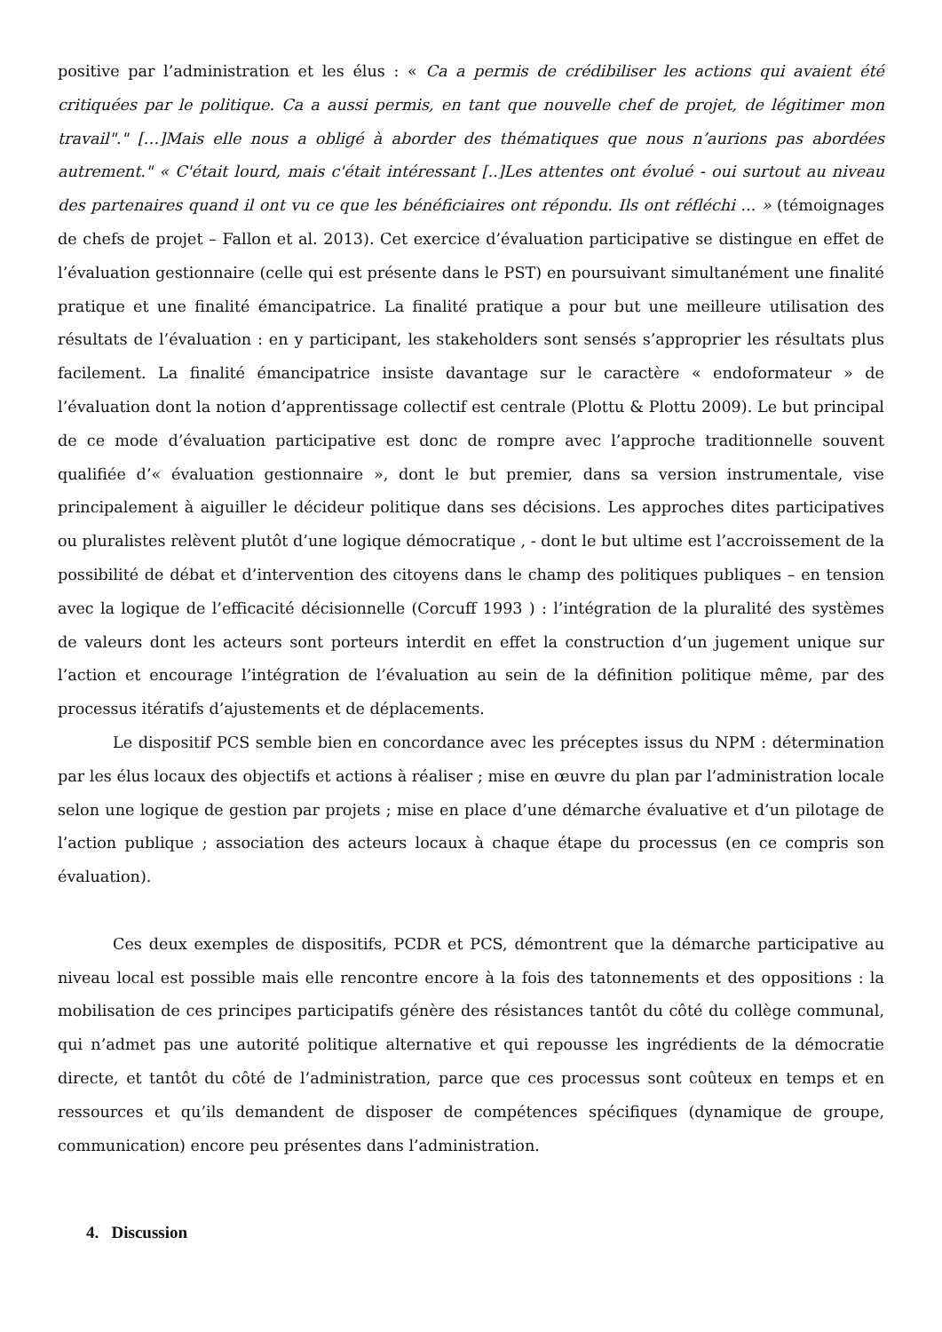positive par l’administration et les élus : « Ca a permis de crédibiliser les actions qui avaient été critiquées par le politique. Ca a aussi permis, en tant que nouvelle chef de projet, de légitimer mon travail"." […]Mais elle nous a obligé à aborder des thématiques que nous n’aurions pas abordées autrement." « C'était lourd, mais c'était intéressant [..]Les attentes ont évolué - oui surtout au niveau des partenaires quand il ont vu ce que les bénéficiaires ont répondu. Ils ont réfléchi ... » (témoignages de chefs de projet – Fallon et al. 2013). Cet exercice d’évaluation participative se distingue en effet de l’évaluation gestionnaire (celle qui est présente dans le PST) en poursuivant simultanément une finalité pratique et une finalité émancipatrice. La finalité pratique a pour but une meilleure utilisation des résultats de l’évaluation : en y participant, les stakeholders sont sensés s’approprier les résultats plus facilement. La finalité émancipatrice insiste davantage sur le caractère « endoformateur » de l’évaluation dont la notion d’apprentissage collectif est centrale (Plottu & Plottu 2009). Le but principal de ce mode d’évaluation participative est donc de rompre avec l’approche traditionnelle souvent qualifiée d’« évaluation gestionnaire », dont le but premier, dans sa version instrumentale, vise principalement à aiguiller le décideur politique dans ses décisions. Les approches dites participatives ou pluralistes relèvent plutôt d’une logique démocratique , - dont le but ultime est l’accroissement de la possibilité de débat et d’intervention des citoyens dans le champ des politiques publiques – en tension avec la logique de l’efficacité décisionnelle (Corcuff 1993 ) : l’intégration de la pluralité des systèmes de valeurs dont les acteurs sont porteurs interdit en effet la construction d’un jugement unique sur l’action et encourage l’intégration de l’évaluation au sein de la définition politique même, par des processus itératifs d’ajustements et de déplacements.
Le dispositif PCS semble bien en concordance avec les préceptes issus du NPM : détermination par les élus locaux des objectifs et actions à réaliser ; mise en œuvre du plan par l’administration locale selon une logique de gestion par projets ; mise en place d’une démarche évaluative et d’un pilotage de l’action publique ; association des acteurs locaux à chaque étape du processus (en ce compris son évaluation).
Ces deux exemples de dispositifs, PCDR et PCS, démontrent que la démarche participative au niveau local est possible mais elle rencontre encore à la fois des tatonnements et des oppositions : la mobilisation de ces principes participatifs génère des résistances tantôt du côté du collège communal, qui n’admet pas une autorité politique alternative et qui repousse les ingrédients de la démocratie directe, et tantôt du côté de l’administration, parce que ces processus sont coûteux en temps et en ressources et qu’ils demandent de disposer de compétences spécifiques (dynamique de groupe, communication) encore peu présentes dans l’administration.
4. Discussion